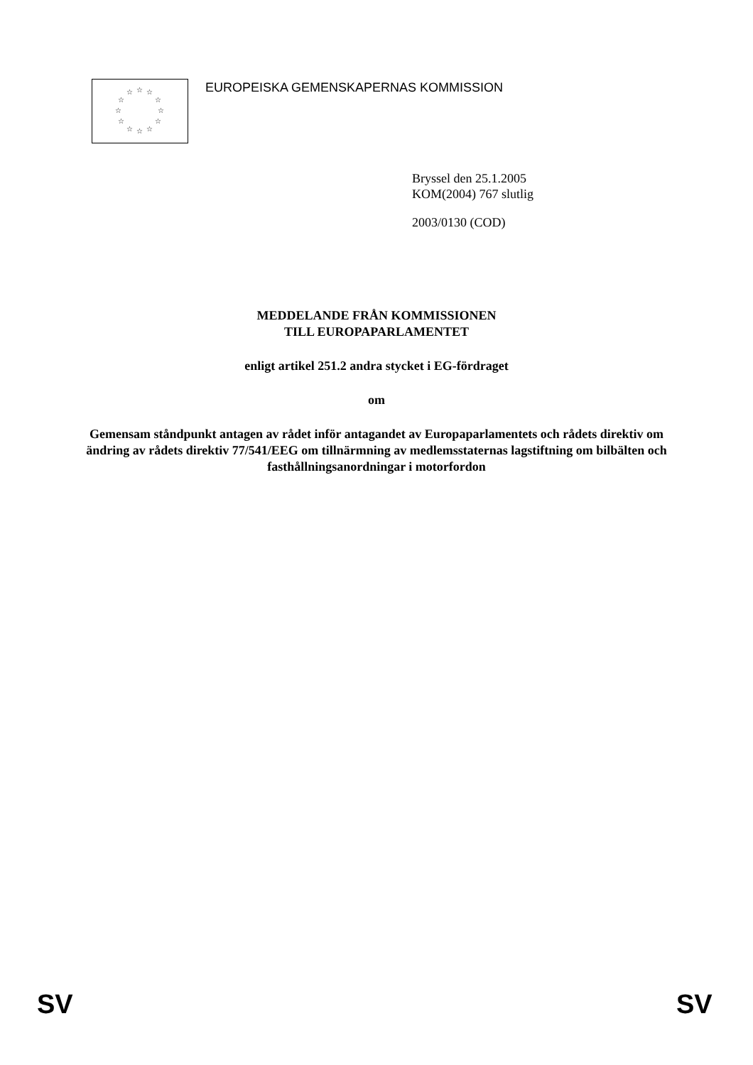☆ ☆ ☆
☆ ☆
☆ ☆
☆ ☆
☆ ☆ ☆
EUROPEISKA GEMENSKAPERNAS KOMMISSION
Bryssel den 25.1.2005
KOM(2004) 767 slutlig
2003/0130 (COD)
MEDDELANDE FRÅN KOMMISSIONEN
TILL EUROPAPARLAMENTET
enligt artikel 251.2 andra stycket i EG-fördraget
om
Gemensam ståndpunkt antagen av rådet inför antagandet av Europaparlamentets och rådets direktiv om ändring av rådets direktiv 77/541/EEG om tillnärmning av medlemsstaternas lagstiftning om bilbälten och fasthållningsanordningar i motorfordon
SV SV